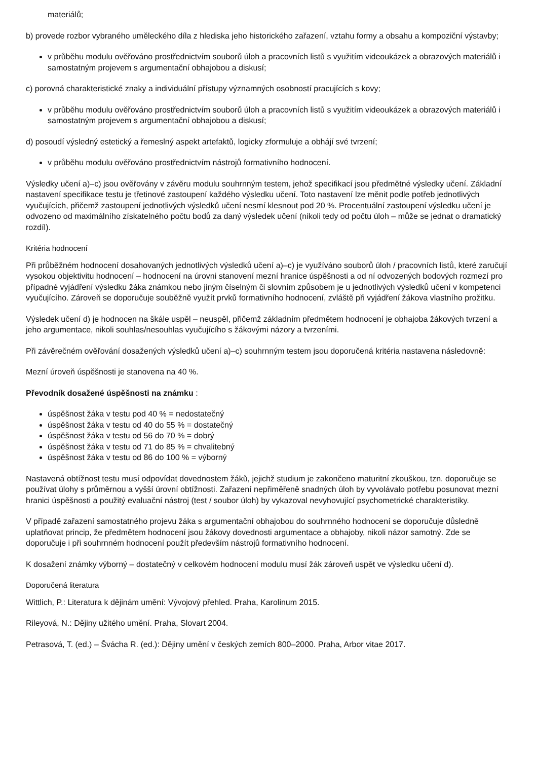materiálů;
b) provede rozbor vybraného uměleckého díla z hlediska jeho historického zařazení, vztahu formy a obsahu a kompoziční výstavby;
v průběhu modulu ověřováno prostřednictvím souborů úloh a pracovních listů s využitím videoukázek a obrazových materiálů i samostatným projevem s argumentační obhajobou a diskusí;
c) porovná charakteristické znaky a individuální přístupy významných osobností pracujících s kovy;
v průběhu modulu ověřováno prostřednictvím souborů úloh a pracovních listů s využitím videoukázek a obrazových materiálů i samostatným projevem s argumentační obhajobou a diskusí;
d) posoudí výsledný estetický a řemeslný aspekt artefaktů, logicky zformuluje a obhájí své tvrzení;
v průběhu modulu ověřováno prostřednictvím nástrojů formativního hodnocení.
Výsledky učení a)–c) jsou ověřovány v závěru modulu souhrnným testem, jehož specifikací jsou předmětné výsledky učení. Základní nastavení specifikace testu je třetinové zastoupení každého výsledku učení. Toto nastavení lze měnit podle potřeb jednotlivých vyučujících, přičemž zastoupení jednotlivých výsledků učení nesmí klesnout pod 20 %. Procentuální zastoupení výsledku učení je odvozeno od maximálního získatelného počtu bodů za daný výsledek učení (nikoli tedy od počtu úloh – může se jednat o dramatický rozdíl).
Kritéria hodnocení
Při průběžném hodnocení dosahovaných jednotlivých výsledků učení a)–c) je využíváno souborů úloh / pracovních listů, které zaručují vysokou objektivitu hodnocení – hodnocení na úrovni stanovení mezní hranice úspěšnosti a od ní odvozených bodových rozmezí pro případné vyjádření výsledku žáka známkou nebo jiným číselným či slovním způsobem je u jednotlivých výsledků učení v kompetenci vyučujícího. Zároveň se doporučuje souběžně využít prvků formativního hodnocení, zvláště při vyjádření žákova vlastního prožitku.
Výsledek učení d) je hodnocen na škále uspěl – neuspěl, přičemž základním předmětem hodnocení je obhajoba žákových tvrzení a jeho argumentace, nikoli souhlas/nesouhlas vyučujícího s žákovými názory a tvrzeními.
Při závěrečném ověřování dosažených výsledků učení a)–c) souhrnným testem jsou doporučená kritéria nastavena následovně:
Mezní úroveň úspěšnosti je stanovena na 40 %.
Převodník dosažené úspěšnosti na známku :
úspěšnost žáka v testu pod 40 % = nedostatečný
úspěšnost žáka v testu od 40 do 55 % = dostatečný
úspěšnost žáka v testu od 56 do 70 % = dobrý
úspěšnost žáka v testu od 71 do 85 % = chvalitebný
úspěšnost žáka v testu od 86 do 100 % = výborný
Nastavená obtížnost testu musí odpovídat dovednostem žáků, jejichž studium je zakončeno maturitní zkouškou, tzn. doporučuje se používat úlohy s průměrnou a vyšší úrovní obtížnosti. Zařazení nepřiměřeně snadných úloh by vyvolávalo potřebu posunovat mezní hranici úspěšnosti a použitý evaluační nástroj (test / soubor úloh) by vykazoval nevyhovující psychometrické charakteristiky.
V případě zařazení samostatného projevu žáka s argumentační obhajobou do souhrnného hodnocení se doporučuje důsledně uplatňovat princip, že předmětem hodnocení jsou žákovy dovednosti argumentace a obhajoby, nikoli názor samotný. Zde se doporučuje i při souhrnném hodnocení použít především nástrojů formativního hodnocení.
K dosažení známky výborný – dostatečný v celkovém hodnocení modulu musí žák zároveň uspět ve výsledku učení d).
Doporučená literatura
Wittlich, P.: Literatura k dějinám umění: Vývojový přehled. Praha, Karolinum 2015.
Rileyová, N.: Dějiny užitého umění. Praha, Slovart 2004.
Petrasová, T. (ed.) – Švácha R. (ed.): Dějiny umění v českých zemích 800–2000. Praha, Arbor vitae 2017.